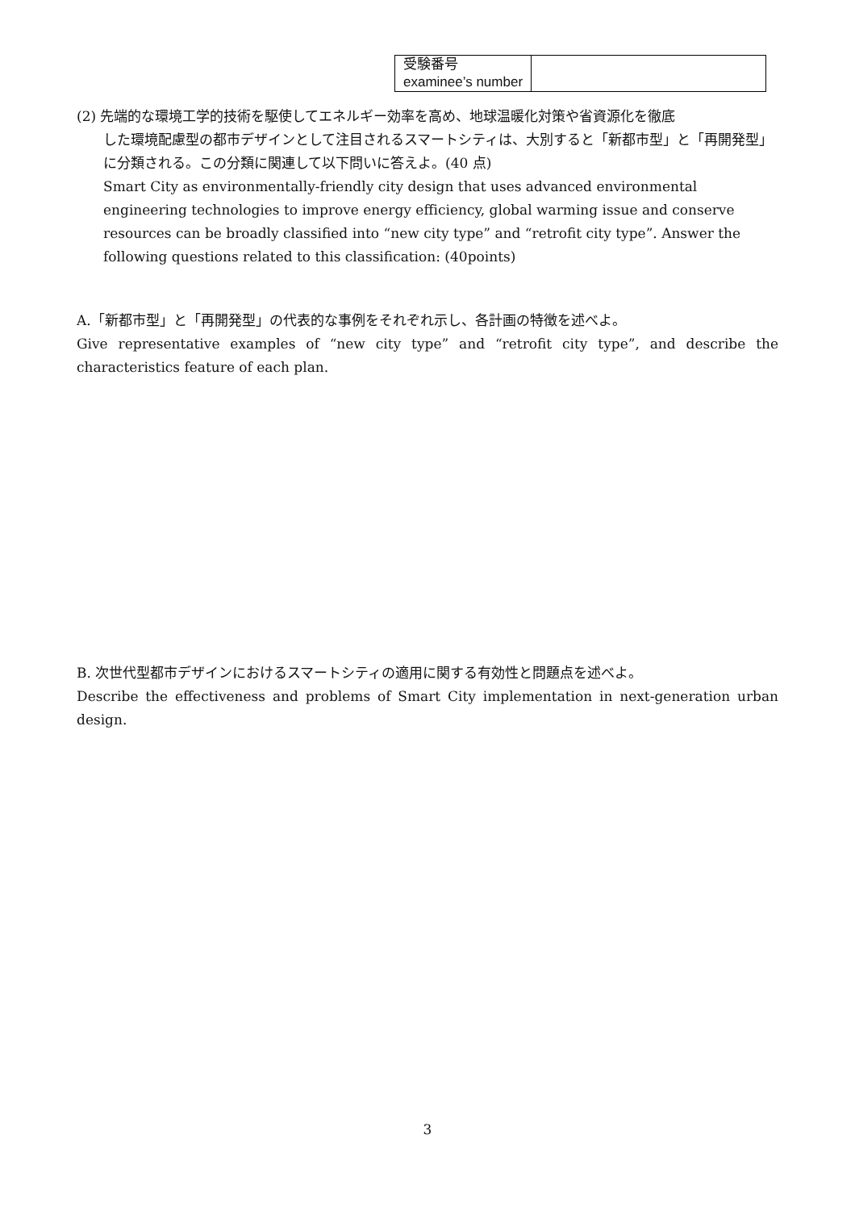| 受験番号 examinee’s number | |
(2) 先端的な環境工学的技術を駆使してエネルギー効率を高め、地球温暖化対策や省資源化を徹底
した環境配慮型の都市デザインとして注目されるスマートシティは、大別すると「新都市型」と「再開発型」に分類される。この分類に関連して以下問いに答えよ。(40 点)
Smart City as environmentally-friendly city design that uses advanced environmental engineering technologies to improve energy efficiency, global warming issue and conserve resources can be broadly classified into “new city type” and “retrofit city type”. Answer the following questions related to this classification: (40points)
A.「新都市型」と「再開発型」の代表的な事例をそれぞれ示し、各計画の特徴を述べよ。
Give representative examples of “new city type” and “retrofit city type”, and describe the characteristics feature of each plan.
B. 次世代型都市デザインにおけるスマートシティの適用に関する有効性と問題点を述べよ。
Describe the effectiveness and problems of Smart City implementation in next-generation urban design.
3